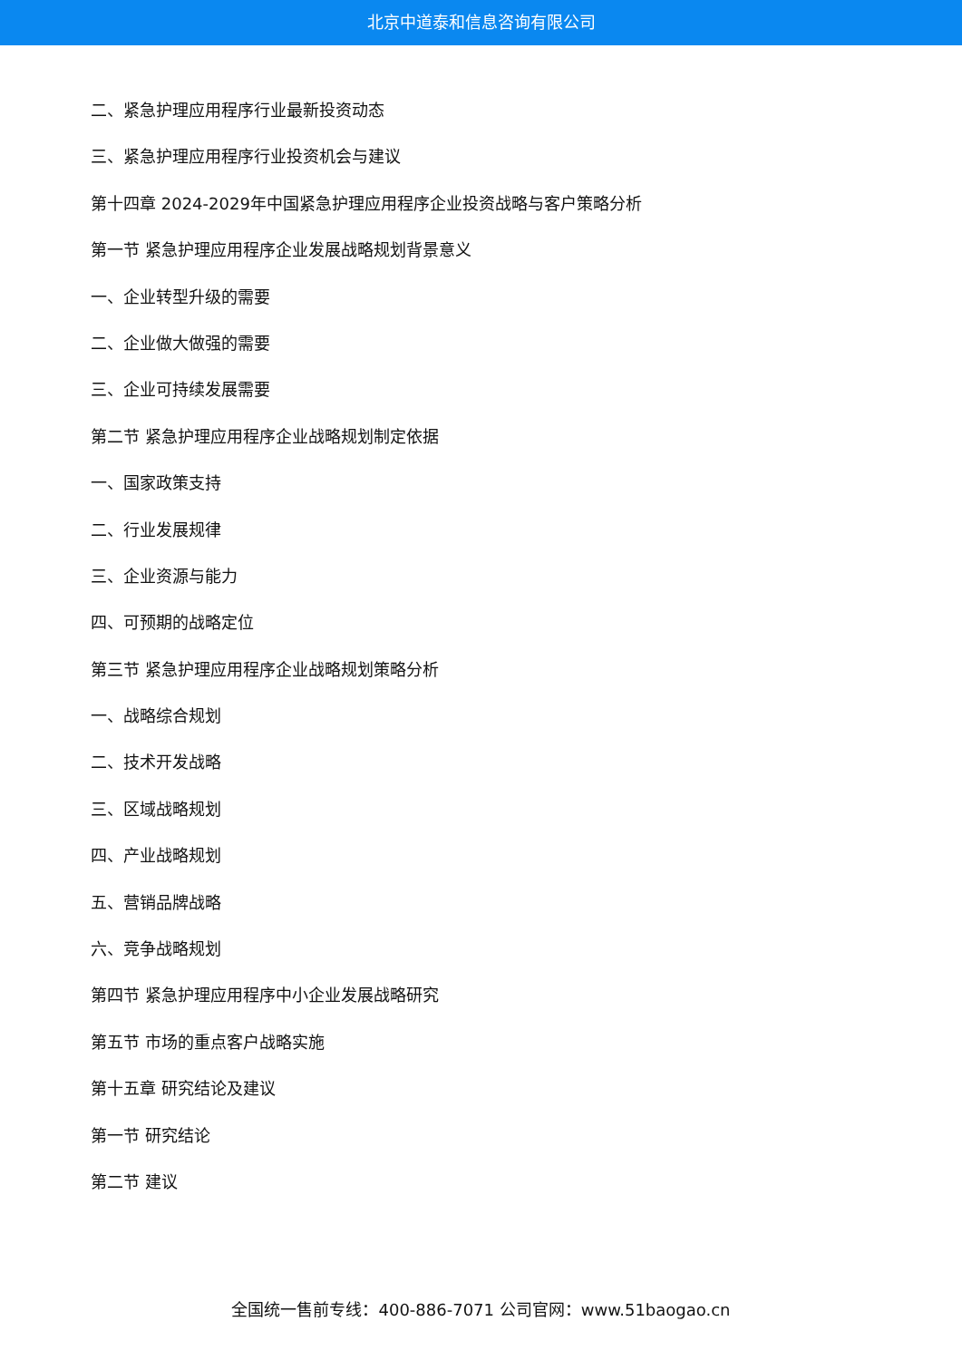北京中道泰和信息咨询有限公司
二、紧急护理应用程序行业最新投资动态
三、紧急护理应用程序行业投资机会与建议
第十四章 2024-2029年中国紧急护理应用程序企业投资战略与客户策略分析
第一节 紧急护理应用程序企业发展战略规划背景意义
一、企业转型升级的需要
二、企业做大做强的需要
三、企业可持续发展需要
第二节 紧急护理应用程序企业战略规划制定依据
一、国家政策支持
二、行业发展规律
三、企业资源与能力
四、可预期的战略定位
第三节 紧急护理应用程序企业战略规划策略分析
一、战略综合规划
二、技术开发战略
三、区域战略规划
四、产业战略规划
五、营销品牌战略
六、竞争战略规划
第四节 紧急护理应用程序中小企业发展战略研究
第五节 市场的重点客户战略实施
第十五章 研究结论及建议
第一节 研究结论
第二节 建议
全国统一售前专线：400-886-7071 公司官网：www.51baogao.cn